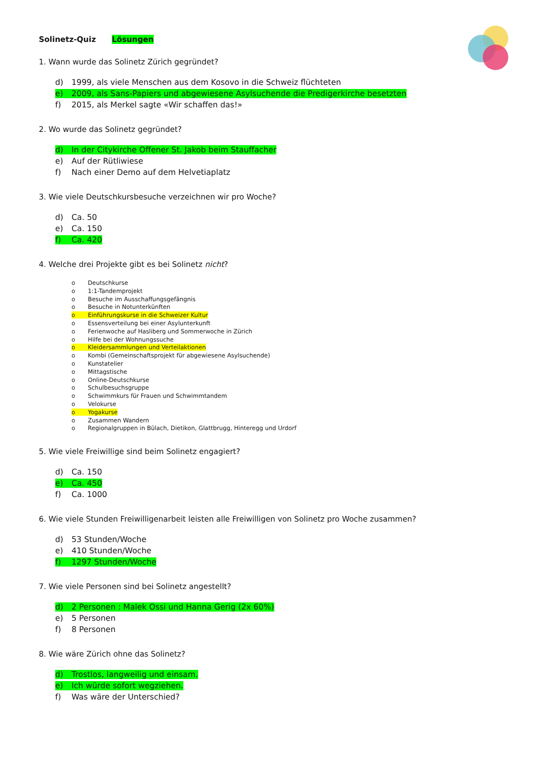Solinetz-Quiz Lösungen
1. Wann wurde das Solinetz Zürich gegründet?
d) 1999, als viele Menschen aus dem Kosovo in die Schweiz flüchteten
e) 2009, als Sans-Papiers und abgewiesene Asylsuchende die Predigerkirche besetzten
f) 2015, als Merkel sagte «Wir schaffen das!»
2. Wo wurde das Solinetz gegründet?
d) In der Citykirche Offener St. Jakob beim Stauffacher
e) Auf der Rütliwiese
f) Nach einer Demo auf dem Helvetiaplatz
3. Wie viele Deutschkursbesuche verzeichnen wir pro Woche?
d) Ca. 50
e) Ca. 150
f) Ca. 420
4. Welche drei Projekte gibt es bei Solinetz nicht?
o Deutschkurse
o 1:1-Tandemprojekt
o Besuche im Ausschaffungsgefängnis
o Besuche in Notunterkünften
o Einführungskurse in die Schweizer Kultur
o Essensverteilung bei einer Asylunterkunft
o Ferienwoche auf Hasliberg und Sommerwoche in Zürich
o Hilfe bei der Wohnungssuche
o Kleidersammlungen und Verteilaktionen
o Kombi (Gemeinschaftsprojekt für abgewiesene Asylsuchende)
o Kunstatelier
o Mittagstische
o Online-Deutschkurse
o Schulbesuchsgruppe
o Schwimmkurs für Frauen und Schwimmtandem
o Velokurse
o Yogakurse
o Zusammen Wandern
o Regionalgruppen in Bülach, Dietikon, Glattbrugg, Hinteregg und Urdorf
5. Wie viele Freiwillige sind beim Solinetz engagiert?
d) Ca. 150
e) Ca. 450
f) Ca. 1000
6. Wie viele Stunden Freiwilligenarbeit leisten alle Freiwilligen von Solinetz pro Woche zusammen?
d) 53 Stunden/Woche
e) 410 Stunden/Woche
f) 1297 Stunden/Woche
7. Wie viele Personen sind bei Solinetz angestellt?
d) 2 Personen : Malek Ossi und Hanna Gerig (2x 60%)
e) 5 Personen
f) 8 Personen
8. Wie wäre Zürich ohne das Solinetz?
d) Trostlos, langweilig und einsam.
e) Ich würde sofort wegziehen.
f) Was wäre der Unterschied?